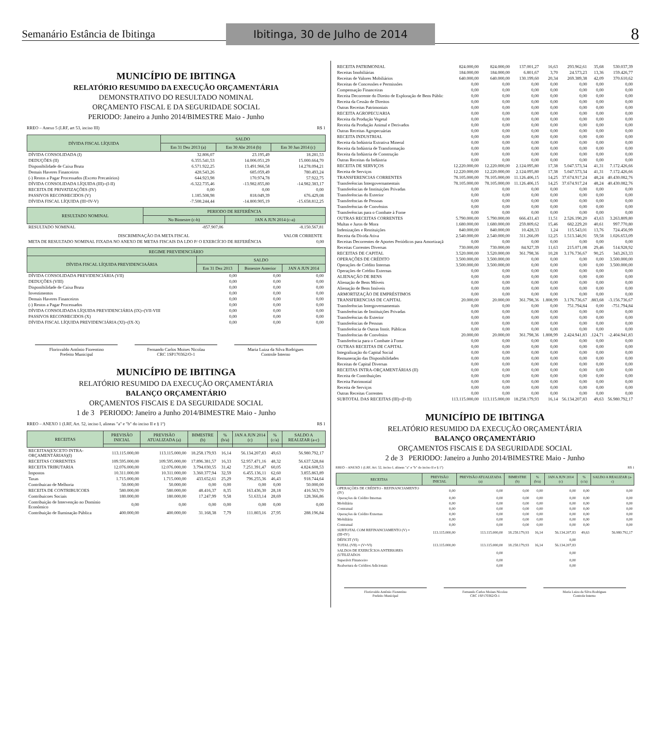Semanário Estância de Ibitinga
Ibitinga, 30 de Julho de 2014
8
MUNICÍPIO DE IBITINGA
RELATÓRIO RESUMIDO DA EXECUÇÃO ORÇAMENTÁRIA
DEMONSTRATIVO DO RESULTADO NOMINAL
ORÇAMENTO FISCAL E DA SEGURIDADE SOCIAL
PERIODO: Janeiro a Junho 2014/BIMESTRE Maio - Junho
RREO – Anexo 5 (LRF, art 53, inciso III) R$ 1
| DÍVIDA FISCAL LÍQUIDA | SALDO | | |
| --- | --- | --- | --- |
| | Em 31 Dez 2013 (a) | Em 30 Abr 2014 (b) | Em 30 Jun 2014 (c) |
| DÍVIDA CONSOLIDADA (I) | 32.806,07 | 23.195,49 | 18.281,53 |
| DEDUÇÕES (II) | 6.355.541,53 | 14.006.051,29 | 15.000.664,70 |
| Disponibilidade de Caixa Bruta | 6.571.922,25 | 13.491.966,58 | 14.278.094,21 |
| Demais Haveres Financeiros | 428.543,26 | 685.059,49 | 780.493,24 |
| (-) Restos a Pagar Processados (Exceto Precatórios) | 644.923,98 | 170.974,78 | 57.922,75 |
| DÍVIDA CONSOLIDADA LÍQUIDA (III)=(I-II) | -6.322.735,46 | -13.982.855,80 | -14.982.383,17 |
| RECEITA DE PRIVATIZAÇÕES (IV) | 0,00 | 0,00 | 0,00 |
| PASSIVOS RECONHECIDOS (V) | 1.185.508,98 | 818.049,39 | 676.429,08 |
| DÍVIDA FISCAL LÍQUIDA (III+IV-V) | -7.508.244,44 | -14.800.905,19 | -15.658.812,25 |
| RESULTADO NOMINAL | PERIODO DE REFERÊNCIA | |
| --- | --- | --- |
| | No Bimestre (c-b) | JAN A JUN 2014 (c-a) |
| RESULTADO NOMINAL | -857.907,06 | -8.150.567,81 |
| DISCRIMINAÇÃO DA META FISCAL | VALOR CORRENTE |
| META DE RESULTADO NOMINAL FIXADA NO ANEXO DE METAS FISCAIS DA LDO P/ O EXERCÍCIO DE REFERÊNCIA | 0,00 |
| REGIME PREVIDENCIÁRIO | | | |
| --- | --- | --- | --- |
| DÍVIDA FISCAL LÍQUIDA PREVIDENCIAÁRIA | SALDO | | |
| | Em 31 Dez 2013 | Bimestre Anterior | JAN A JUN 2014 |
| DÍVIDA CONSOLIDADA PREVIDENCIÁRIA (VII) | 0,00 | 0,00 | 0,00 |
| DEDUÇÕES (VIII) | 0,00 | 0,00 | 0,00 |
| Disponibilidade de Caixa Bruta | 0,00 | 0,00 | 0,00 |
| Investimentos | 0,00 | 0,00 | 0,00 |
| Demais Haveres Financeiros | 0,00 | 0,00 | 0,00 |
| (-) Restos a Pagar Processados | 0,00 | 0,00 | 0,00 |
| DÍVIDA CONSOLIDADA LÍQUIDA PREVIDENCIÁRIA (IX)=(VII-VIII | 0,00 | 0,00 | 0,00 |
| PASSIVOS RECONHECIDOS (X) | 0,00 | 0,00 | 0,00 |
| DÍVIDA FISCAL LÍQUIDA PREVIDENCIÁRIA (XI)=(IX-X) | 0,00 | 0,00 | 0,00 |
Florisvaldo Antônio Fiorentino
Prefeito Municipal
Fernando Carlos Moises Nicolau
CRC 1SP170362/O-1
Maria Luiza da Silva Rodrigues
Controle Interno
MUNICÍPIO DE IBITINGA
RELATÓRIO RESUMIDO DA EXECUÇÃO ORÇAMENTÁRIA
BALANÇO ORÇAMENTÁRIO
ORÇAMENTOS FISCAIS E DA SEGURIDADE SOCIAL
1 de 3 PERIODO: Janeiro a Junho 2014/BIMESTRE Maio - Junho
RREO – ANEXO 1 (LRF, Art. 52, inciso I, alineas "a" e "b" do inciso II e § 1º) R$ 1
| RECEITAS | PREVISÃO INICIAL | PREVISÃO ATUALIZADA (a) | BIMESTRE (b) | % (b/a) | JAN A JUN 2014 (c) | % (c/a) | SALDO A REALIZAR (a-c) |
| --- | --- | --- | --- | --- | --- | --- | --- |
| RECEITAS(EXCETO INTRA-ORÇAMENTÁRIAS)(I) | 113.115.000,00 | 113.115.000,00 | 18.258.179,93 | 16,14 | 56.134.207,83 | 49,63 | 56.980.792,17 |
| RECEITAS CORRENTES | 109.595.000,00 | 109.595.000,00 | 17.896.381,57 | 16,33 | 52.957.471,16 | 48,32 | 56.637.528,84 |
| RECEITA TRIBUTARIA | 12.076.000,00 | 12.076.000,00 | 3.794.030,55 | 31,42 | 7.251.391,47 | 60,05 | 4.824.608,53 |
| Impostos | 10.311.000,00 | 10.311.000,00 | 3.360.377,94 | 32,59 | 6.455.136,11 | 62,60 | 3.855.863,89 |
| Taxas | 1.715.000,00 | 1.715.000,00 | 433.652,61 | 25,29 | 796.255,36 | 46,43 | 918.744,64 |
| Contribuicao de Melhoria | 50.000,00 | 50.000,00 | 0,00 | 0,00 | 0,00 | 0,00 | 50.000,00 |
| RECEITA DE CONTRIBUICOES | 580.000,00 | 580.000,00 | 48.416,37 | 8,35 | 163.436,30 | 28,18 | 416.563,70 |
| Contribuicoes Sociais | 180.000,00 | 180.000,00 | 17.247,99 | 9,58 | 51.633,14 | 28,69 | 128.366,86 |
| Contribuição de Intervenção no Domínio Econômico | 0,00 | 0,00 | 0,00 | 0,00 | 0,00 | 0,00 | 0,00 |
| Contribuição de Iluminação Pública | 400.000,00 | 400.000,00 | 31.168,38 | 7,79 | 111.803,16 | 27,95 | 288.196,84 |
| RECEITA PATRIMONIAL | 824.000,00 | 824.000,00 | 137.001,27 | 16,63 | 293.962,61 | 35,68 | 530.037,39 |
| Receitas Imobiliárias | 184.000,00 | 184.000,00 | 6.801,67 | 3,70 | 24.573,23 | 13,36 | 159.426,77 |
| Receitas de Valores Mobiliários | 640.000,00 | 640.000,00 | 130.199,60 | 20,34 | 269.389,38 | 42,09 | 370.610,62 |
| Receitas de Concessões e Permissões | 0,00 | 0,00 | 0,00 | 0,00 | 0,00 | 0,00 | 0,00 |
| Compensação Financeiras | 0,00 | 0,00 | 0,00 | 0,00 | 0,00 | 0,00 | 0,00 |
| Receita Decorrente do Direito de Exploração de Bens Públic | 0,00 | 0,00 | 0,00 | 0,00 | 0,00 | 0,00 | 0,00 |
| Receita da Cessão de Direitos | 0,00 | 0,00 | 0,00 | 0,00 | 0,00 | 0,00 | 0,00 |
| Outras Receitas Patrimoniais | 0,00 | 0,00 | 0,00 | 0,00 | 0,00 | 0,00 | 0,00 |
| RECEITA AGROPECUARIA | 0,00 | 0,00 | 0,00 | 0,00 | 0,00 | 0,00 | 0,00 |
| Receita da Produção Vegetal | 0,00 | 0,00 | 0,00 | 0,00 | 0,00 | 0,00 | 0,00 |
| Receita da Produção Animal e Derivados | 0,00 | 0,00 | 0,00 | 0,00 | 0,00 | 0,00 | 0,00 |
| Outras Receitas Agropecuárias | 0,00 | 0,00 | 0,00 | 0,00 | 0,00 | 0,00 | 0,00 |
| RECEITA INDUSTRIAL | 0,00 | 0,00 | 0,00 | 0,00 | 0,00 | 0,00 | 0,00 |
| Receita da Indústria Extrativa Mineral | 0,00 | 0,00 | 0,00 | 0,00 | 0,00 | 0,00 | 0,00 |
| Receita da Indústria de Transformação | 0,00 | 0,00 | 0,00 | 0,00 | 0,00 | 0,00 | 0,00 |
| Receita da Indústria de Construção | 0,00 | 0,00 | 0,00 | 0,00 | 0,00 | 0,00 | 0,00 |
| Outras Receitas da Indústria | 0,00 | 0,00 | 0,00 | 0,00 | 0,00 | 0,00 | 0,00 |
| RECEITA DE SERVIÇOS | 12.220.000,00 | 12.220.000,00 | 2.124.095,80 | 17,38 | 5.047.573,34 | 41,31 | 7.172.426,66 |
| Receita de Serviços | 12.220.000,00 | 12.220.000,00 | 2.124.095,80 | 17,38 | 5.047.573,34 | 41,31 | 7.172.426,66 |
| TRANSFERENCIAS CORRENTES | 78.105.000,00 | 78.105.000,00 | 11.126.406,15 | 14,25 | 37.674.917,24 | 48,24 | 40.430.082,76 |
| Transferências Intergovernamentais | 78.105.000,00 | 78.105.000,00 | 11.126.406,15 | 14,25 | 37.674.917,24 | 48,24 | 40.430.082,76 |
| Transferências de Instituições Privadas | 0,00 | 0,00 | 0,00 | 0,00 | 0,00 | 0,00 | 0,00 |
| Transferências do Exterior | 0,00 | 0,00 | 0,00 | 0,00 | 0,00 | 0,00 | 0,00 |
| Transferências de Pessoas | 0,00 | 0,00 | 0,00 | 0,00 | 0,00 | 0,00 | 0,00 |
| Transferências de Convênios | 0,00 | 0,00 | 0,00 | 0,00 | 0,00 | 0,00 | 0,00 |
| Transferências para o Combate à Fome | 0,00 | 0,00 | 0,00 | 0,00 | 0,00 | 0,00 | 0,00 |
| OUTRAS RECEITAS CORRENTES | 5.790.000,00 | 5.790.000,00 | 666.431,43 | 11,51 | 2.526.190,20 | 43,63 | 3.263.809,80 |
| Multas e Juros de Mora | 1.680.000,00 | 1.680.000,00 | 259.809,62 | 15,46 | 682.229,20 | 40,61 | 997.770,80 |
| Indenizações e Restituições | 840.000,00 | 840.000,00 | 10.428,33 | 1,24 | 115.543,01 | 13,76 | 724.456,99 |
| Receita da Dívida Ativa | 2.540.000,00 | 2.540.000,00 | 311.266,09 | 12,25 | 1.513.346,91 | 59,58 | 1.026.653,09 |
| Receitas Decorrentes de Aportes Periódicos para Amortizaçã | 0,00 | 0,00 | 0,00 | 0,00 | 0,00 | 0,00 | 0,00 |
| Receitas Correntes Diversas | 730.000,00 | 730.000,00 | 84.927,39 | 11,63 | 215.071,08 | 29,46 | 514.928,92 |
| RECEITAS DE CAPITAL | 3.520.000,00 | 3.520.000,00 | 361.798,36 | 10,28 | 3.176.736,67 | 90,25 | 343.263,33 |
| OPERAÇÕES DE CRÉDITO | 3.500.000,00 | 3.500.000,00 | 0,00 | 0,00 | 0,00 | 0,00 | 3.500.000,00 |
| Operações de Crédito Internas | 3.500.000,00 | 3.500.000,00 | 0,00 | 0,00 | 0,00 | 0,00 | 3.500.000,00 |
| Operações de Crédito Externas | 0,00 | 0,00 | 0,00 | 0,00 | 0,00 | 0,00 | 0,00 |
| ALIENAÇÃO DE BENS | 0,00 | 0,00 | 0,00 | 0,00 | 0,00 | 0,00 | 0,00 |
| Alienação de Bens Móveis | 0,00 | 0,00 | 0,00 | 0,00 | 0,00 | 0,00 | 0,00 |
| Alienação de Bens Imóveis | 0,00 | 0,00 | 0,00 | 0,00 | 0,00 | 0,00 | 0,00 |
| ARMORTIZAÇÃO DE EMPRÉSTIMOS | 0,00 | 0,00 | 0,00 | 0,00 | 0,00 | 0,00 | 0,00 |
| TRANSFERENCIAS DE CAPITAL | 20.000,00 | 20.000,00 | 361.798,36 | 1.808,99 | 3.176.736,67 | .883,68 | -3.156.736,67 |
| Transferências Intergovernamentais | 0,00 | 0,00 | 0,00 | 0,00 | 751.794,84 | 0,00 | -751.794,84 |
| Transferências de Instituições Privadas | 0,00 | 0,00 | 0,00 | 0,00 | 0,00 | 0,00 | 0,00 |
| Transferências do Exterior | 0,00 | 0,00 | 0,00 | 0,00 | 0,00 | 0,00 | 0,00 |
| Transferências de Pessoas | 0,00 | 0,00 | 0,00 | 0,00 | 0,00 | 0,00 | 0,00 |
| Transferência de Outras Instit. Públicas | 0,00 | 0,00 | 0,00 | 0,00 | 0,00 | 0,00 | 0,00 |
| Transferências de Convênios | 20.000,00 | 20.000,00 | 361.798,36 | 1.808,99 | 2.424.941,83 | .124,71 | -2.404.941,83 |
| Transferência para o Combate à Fome | 0,00 | 0,00 | 0,00 | 0,00 | 0,00 | 0,00 | 0,00 |
| OUTRAS RECEITAS DE CAPITAL | 0,00 | 0,00 | 0,00 | 0,00 | 0,00 | 0,00 | 0,00 |
| Integralização do Capital Social | 0,00 | 0,00 | 0,00 | 0,00 | 0,00 | 0,00 | 0,00 |
| Remuneração das Disponibilidades | 0,00 | 0,00 | 0,00 | 0,00 | 0,00 | 0,00 | 0,00 |
| Receitas de Capital Diversas | 0,00 | 0,00 | 0,00 | 0,00 | 0,00 | 0,00 | 0,00 |
| RECEITAS INTRA-ORÇAMENTÁRIAS (II) | 0,00 | 0,00 | 0,00 | 0,00 | 0,00 | 0,00 | 0,00 |
| Receita de Contribuições | 0,00 | 0,00 | 0,00 | 0,00 | 0,00 | 0,00 | 0,00 |
| Receita Patrimonial | 0,00 | 0,00 | 0,00 | 0,00 | 0,00 | 0,00 | 0,00 |
| Receita de Serviços | 0,00 | 0,00 | 0,00 | 0,00 | 0,00 | 0,00 | 0,00 |
| Outras Receitas Correntes | 0,00 | 0,00 | 0,00 | 0,00 | 0,00 | 0,00 | 0,00 |
| SUBTOTAL DAS RECEITAS (III)=(I+II) | 113.115.000,00 | 113.115.000,00 | 18.258.179,93 | 16,14 | 56.134.207,83 | 49,63 | 56.980.792,17 |
MUNICÍPIO DE IBITINGA
RELATÓRIO RESUMIDO DA EXECUÇÃO ORÇAMENTÁRIA
BALANÇO ORÇAMENTÁRIO
ORÇAMENTOS FISCAIS E DA SEGURIDADE SOCIAL
2 de 3 PERIODO: Janeiro a Junho 2014/BIMESTRE Maio - Junho
RREO – ANEXO 1 (LRF, Art. 52, inciso I, alineas "a" e "b" do inciso II e § 1º) R$ 1
| RECEITAS | PREVISÃO INICIAL | PREVISÃO ATUALIZADA (a) | BIMESTRE (b) | % (b/a) | JAN A JUN 2014 (c) | % (c/a) | SALDO A REALIZAR (a-c) |
| --- | --- | --- | --- | --- | --- | --- | --- |
| OPERAÇÕES DE CRÉDITO - REFINANCIAMENTO (IV) | 0,00 | 0,00 | 0,00 | 0,00 | 0,00 | 0,00 | 0,00 |
| Operações de Crédito Internas | 0,00 | 0,00 | 0,00 | 0,00 | 0,00 | 0,00 | 0,00 |
| Mobiliária | 0,00 | 0,00 | 0,00 | 0,00 | 0,00 | 0,00 | 0,00 |
| Contratual | 0,00 | 0,00 | 0,00 | 0,00 | 0,00 | 0,00 | 0,00 |
| Operações de Crédito Externas | 0,00 | 0,00 | 0,00 | 0,00 | 0,00 | 0,00 | 0,00 |
| Mobiliária | 0,00 | 0,00 | 0,00 | 0,00 | 0,00 | 0,00 | 0,00 |
| Contratual | 0,00 | 0,00 | 0,00 | 0,00 | 0,00 | 0,00 | 0,00 |
| SUBTOTAL COM REFINANCIAMENTO (V) = (III+IV) | 113.115.000,00 | 113.115.000,00 | 18.258.179,93 | 16,14 | 56.134.207,83 | 49,63 | 56.980.792,17 |
| DÉFICIT (VI) | | | | | 0,00 | | |
| TOTAL (VII) = (V+VI) | 113.115.000,00 | 113.115.000,00 | 18.258.179,93 | 16,14 | 56.134.207,83 | | |
| SALDOS DE EXERCÍCIOS ANTERIORES (UTILIZADOS | | 0,00 | | | 0,00 | | |
| Superávit Financeiro | | 0,00 | | | 0,00 | | |
| Reabertura de Créditos Adicionais | | 0,00 | | | 0,00 | | |
Florisvaldo Antônio Fiorentino
Prefeito Municipal
Fernando Carlos Moises Nicolau
CRC 1SP170362/O-1
Maria Luiza da Silva Rodrigues
Controle Interno